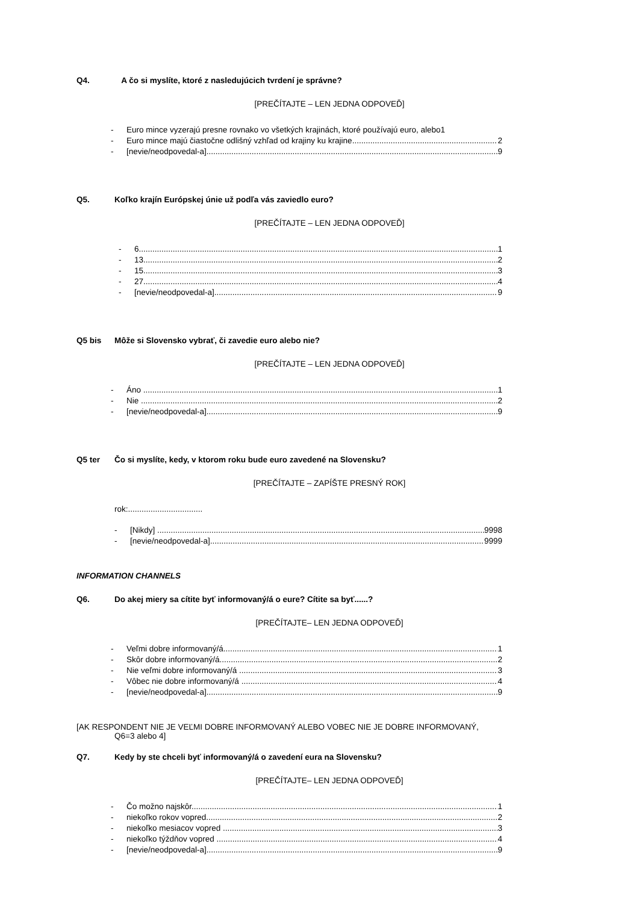Q4. A čo si myslíte, ktoré z nasledujúcich tvrdení je správne?
[PREČÍTAJTE – LEN JEDNA ODPOVEĎ]
- Euro mince vyzerajú presne rovnako vo všetkých krajinách, ktoré používajú euro, alebo1
- Euro mince majú čiastočne odlišný vzhľad od krajiny ku krajine 2
- [nevie/neodpovedal-a] 9
Q5. Koľko krajín Európskej únie už podľa vás zaviedlo euro?
[PREČÍTAJTE – LEN JEDNA ODPOVEĎ]
- 6 1
- 13 2
- 15 3
- 27 4
- [nevie/neodpovedal-a] 9
Q5 bis Môže si Slovensko vybrať, či zavedie euro alebo nie?
[PREČÍTAJTE – LEN JEDNA ODPOVEĎ]
- Áno 1
- Nie 2
- [nevie/neodpovedal-a] 9
Q5 ter Čo si myslíte, kedy, v ktorom roku bude euro zavedené na Slovensku?
[PREČÍTAJTE – ZAPÍŠTE PRESNÝ ROK]
rok:.................................
- [Nikdy] 9998
- [nevie/neodpovedal-a] 9999
INFORMATION CHANNELS
Q6. Do akej miery sa cítite byť informovaný/á o eure? Cítite sa byť......?
[PREČÍTAJTE– LEN JEDNA ODPOVEĎ]
- Veľmi dobre informovaný/á 1
- Skôr dobre informovaný/á 2
- Nie veľmi dobre informovaný/á 3
- Vôbec nie dobre informovaný/á 4
- [nevie/neodpovedal-a] 9
[AK RESPONDENT NIE JE VEĽMI DOBRE INFORMOVANÝ ALEBO VOBEC NIE JE DOBRE INFORMOVANÝ,
Q6=3 alebo 4]
Q7. Kedy by ste chceli byť informovaný/á o zavedení eura na Slovensku?
[PREČÍTAJTE– LEN JEDNA ODPOVEĎ]
- Čo možno najskôr 1
- niekoľko rokov vopred 2
- niekoľko mesiacov vopred 3
- niekoľko týždňov vopred 4
- [nevie/neodpovedal-a] 9